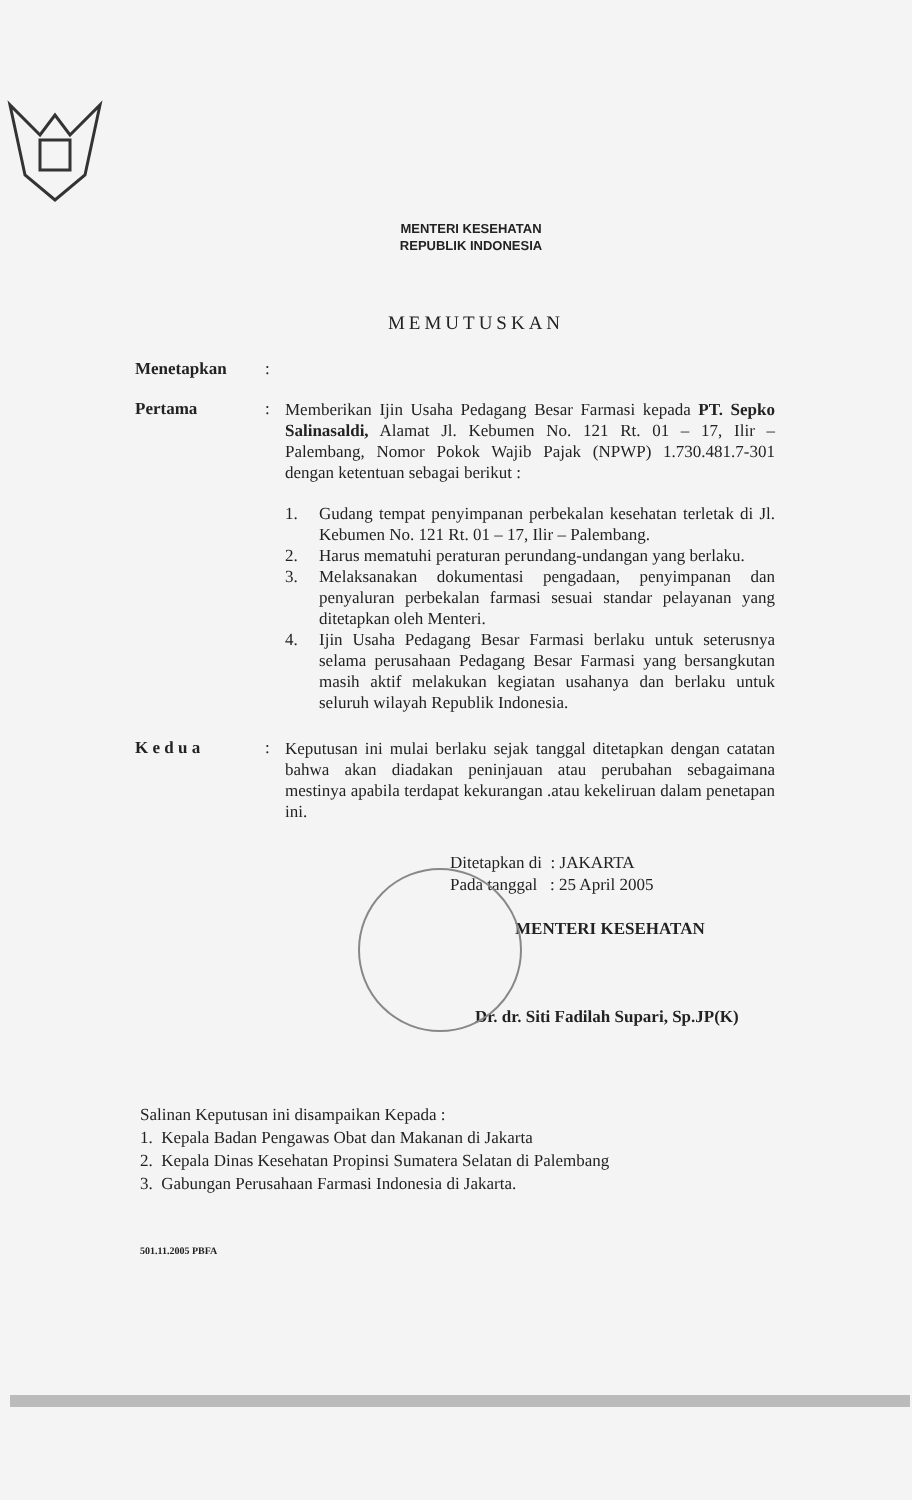MENTERI KESEHATAN
REPUBLIK INDONESIA
MEMUTUSKAN
Menetapkan :
Pertama :
Memberikan Ijin Usaha Pedagang Besar Farmasi kepada PT. Sepko Salinasaldi, Alamat Jl. Kebumen No. 121 Rt. 01 – 17, Ilir – Palembang, Nomor Pokok Wajib Pajak (NPWP) 1.730.481.7-301 dengan ketentuan sebagai berikut :
1. Gudang tempat penyimpanan perbekalan kesehatan terletak di Jl. Kebumen No. 121 Rt. 01 – 17, Ilir – Palembang.
2. Harus mematuhi peraturan perundang-undangan yang berlaku.
3. Melaksanakan dokumentasi pengadaan, penyimpanan dan penyaluran perbekalan farmasi sesuai standar pelayanan yang ditetapkan oleh Menteri.
4. Ijin Usaha Pedagang Besar Farmasi berlaku untuk seterusnya selama perusahaan Pedagang Besar Farmasi yang bersangkutan masih aktif melakukan kegiatan usahanya dan berlaku untuk seluruh wilayah Republik Indonesia.
K e d u a :
Keputusan ini mulai berlaku sejak tanggal ditetapkan dengan catatan bahwa akan diadakan peninjauan atau perubahan sebagaimana mestinya apabila terdapat kekurangan .atau kekeliruan dalam penetapan ini.
Ditetapkan di : JAKARTA
Pada tanggal : 25 April 2005
MENTERI KESEHATAN
Dr. dr. Siti Fadilah Supari, Sp.JP(K)
Salinan Keputusan ini disampaikan Kepada :
1. Kepala Badan Pengawas Obat dan Makanan di Jakarta
2. Kepala Dinas Kesehatan Propinsi Sumatera Selatan di Palembang
3. Gabungan Perusahaan Farmasi Indonesia di Jakarta.
501.11.2005 PBFA